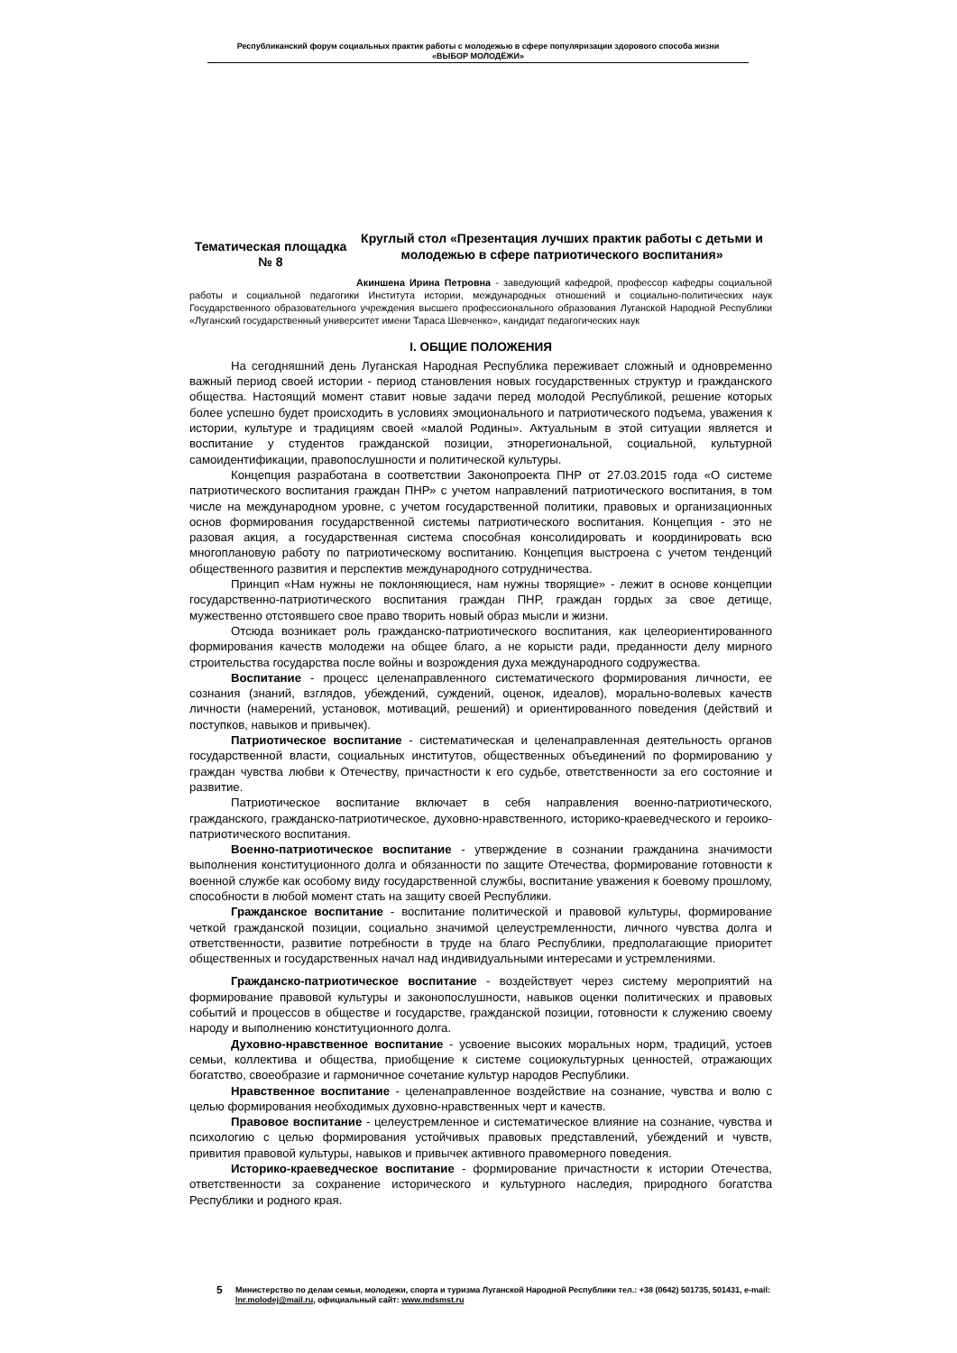Республиканский форум социальных практик работы с молодежью в сфере популяризации здорового способа жизни
«ВЫБОР МОЛОДЁЖИ»
Тематическая площадка
№ 8
Круглый стол «Презентация лучших практик работы с детьми и молодежью в сфере патриотического воспитания»
Акиншена Ирина Петровна - заведующий кафедрой, профессор кафедры социальной работы и социальной педагогики Института истории, международных отношений и социально-политических наук Государственного образовательного учреждения высшего профессионального образования Луганской Народной Республики «Луганский государственный университет имени Тараса Шевченко», кандидат педагогических наук
I. ОБЩИЕ ПОЛОЖЕНИЯ
На сегодняшний день Луганская Народная Республика переживает сложный и одновременно важный период своей истории - период становления новых государственных структур и гражданского общества. Настоящий момент ставит новые задачи перед молодой Республикой, решение которых более успешно будет происходить в условиях эмоционального и патриотического подъема, уважения к истории, культуре и традициям своей «малой Родины». Актуальным в этой ситуации является и воспитание у студентов гражданской позиции, этнорегиональной, социальной, культурной самоидентификации, правопослушности и политической культуры.
Концепция разработана в соответствии Законопроекта ПНР от 27.03.2015 года «О системе патриотического воспитания граждан ПНР» с учетом направлений патриотического воспитания, в том числе на международном уровне, с учетом государственной политики, правовых и организационных основ формирования государственной системы патриотического воспитания. Концепция - это не разовая акция, а государственная система способная консолидировать и координировать всю многоплановую работу по патриотическому воспитанию. Концепция выстроена с учетом тенденций общественного развития и перспектив международного сотрудничества.
Принцип «Нам нужны не поклоняющиеся, нам нужны творящие» - лежит в основе концепции государственно-патриотического воспитания граждан ПНР, граждан гордых за свое детище, мужественно отстоявшего свое право творить новый образ мысли и жизни.
Отсюда возникает роль гражданско-патриотического воспитания, как целеориентированного формирования качеств молодежи на общее благо, а не корысти ради, преданности делу мирного строительства государства после войны и возрождения духа международного содружества.
Воспитание - процесс целенаправленного систематического формирования личности, ее сознания (знаний, взглядов, убеждений, суждений, оценок, идеалов), морально-волевых качеств личности (намерений, установок, мотиваций, решений) и ориентированного поведения (действий и поступков, навыков и привычек).
Патриотическое воспитание - систематическая и целенаправленная деятельность органов государственной власти, социальных институтов, общественных объединений по формированию у граждан чувства любви к Отечеству, причастности к его судьбе, ответственности за его состояние и развитие.
Патриотическое воспитание включает в себя направления военно-патриотического, гражданского, гражданско-патриотическое, духовно-нравственного, историко-краеведческого и героико-патриотического воспитания.
Военно-патриотическое воспитание - утверждение в сознании гражданина значимости выполнения конституционного долга и обязанности по защите Отечества, формирование готовности к военной службе как особому виду государственной службы, воспитание уважения к боевому прошлому, способности в любой момент стать на защиту своей Республики.
Гражданское воспитание - воспитание политической и правовой культуры, формирование четкой гражданской позиции, социально значимой целеустремленности, личного чувства долга и ответственности, развитие потребности в труде на благо Республики, предполагающие приоритет общественных и государственных начал над индивидуальными интересами и устремлениями.
Гражданско-патриотическое воспитание - воздействует через систему мероприятий на формирование правовой культуры и законопослушности, навыков оценки политических и правовых событий и процессов в обществе и государстве, гражданской позиции, готовности к служению своему народу и выполнению конституционного долга.
Духовно-нравственное воспитание - усвоение высоких моральных норм, традиций, устоев семьи, коллектива и общества, приобщение к системе социокультурных ценностей, отражающих богатство, своеобразие и гармоничное сочетание культур народов Республики.
Нравственное воспитание - целенаправленное воздействие на сознание, чувства и волю с целью формирования необходимых духовно-нравственных черт и качеств.
Правовое воспитание - целеустремленное и систематическое влияние на сознание, чувства и психологию с целью формирования устойчивых правовых представлений, убеждений и чувств, привития правовой культуры, навыков и привычек активного правомерного поведения.
Историко-краеведческое воспитание - формирование причастности к истории Отечества, ответственности за сохранение исторического и культурного наследия, природного богатства Республики и родного края.
5
Министерство по делам семьи, молодежи, спорта и туризма Луганской Народной Республики тел.: +38 (0642) 501735, 501431, e-mail: lnr.molodej@mail.ru, официальный сайт: www.mdsmst.ru